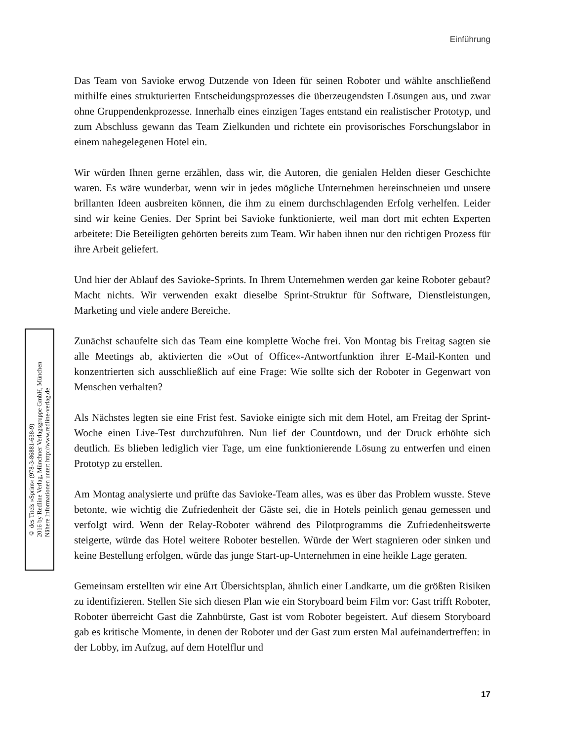Einführung
© des Titels »Sprint« (978-3-86881-638-9)
2016 by Redline Verlag, Münchner Verlagsgruppe GmbH, München
Nähere Informationen unter: http://www.redline-verlag.de
Das Team von Savioke erwog Dutzende von Ideen für seinen Roboter und wählte anschließend mithilfe eines strukturierten Entscheidungsprozesses die überzeugendsten Lösungen aus, und zwar ohne Gruppendenkprozesse. Innerhalb eines einzigen Tages entstand ein realistischer Prototyp, und zum Abschluss gewann das Team Zielkunden und richtete ein provisorisches Forschungslabor in einem nahegelegenen Hotel ein.
Wir würden Ihnen gerne erzählen, dass wir, die Autoren, die genialen Helden dieser Geschichte waren. Es wäre wunderbar, wenn wir in jedes mögliche Unternehmen hereinschneien und unsere brillanten Ideen ausbreiten können, die ihm zu einem durchschlagenden Erfolg verhelfen. Leider sind wir keine Genies. Der Sprint bei Savioke funktionierte, weil man dort mit echten Experten arbeitete: Die Beteiligten gehörten bereits zum Team. Wir haben ihnen nur den richtigen Prozess für ihre Arbeit geliefert.
Und hier der Ablauf des Savioke-Sprints. In Ihrem Unternehmen werden gar keine Roboter gebaut? Macht nichts. Wir verwenden exakt dieselbe Sprint-Struktur für Software, Dienstleistungen, Marketing und viele andere Bereiche.
Zunächst schaufelte sich das Team eine komplette Woche frei. Von Montag bis Freitag sagten sie alle Meetings ab, aktivierten die »Out of Office«-Antwortfunktion ihrer E-Mail-Konten und konzentrierten sich ausschließlich auf eine Frage: Wie sollte sich der Roboter in Gegenwart von Menschen verhalten?
Als Nächstes legten sie eine Frist fest. Savioke einigte sich mit dem Hotel, am Freitag der Sprint-Woche einen Live-Test durchzuführen. Nun lief der Countdown, und der Druck erhöhte sich deutlich. Es blieben lediglich vier Tage, um eine funktionierende Lösung zu entwerfen und einen Prototyp zu erstellen.
Am Montag analysierte und prüfte das Savioke-Team alles, was es über das Problem wusste. Steve betonte, wie wichtig die Zufriedenheit der Gäste sei, die in Hotels peinlich genau gemessen und verfolgt wird. Wenn der Relay-Roboter während des Pilotprogramms die Zufriedenheitswerte steigerte, würde das Hotel weitere Roboter bestellen. Würde der Wert stagnieren oder sinken und keine Bestellung erfolgen, würde das junge Start-up-Unternehmen in eine heikle Lage geraten.
Gemeinsam erstellten wir eine Art Übersichtsplan, ähnlich einer Landkarte, um die größten Risiken zu identifizieren. Stellen Sie sich diesen Plan wie ein Storyboard beim Film vor: Gast trifft Roboter, Roboter überreicht Gast die Zahnbürste, Gast ist vom Roboter begeistert. Auf diesem Storyboard gab es kritische Momente, in denen der Roboter und der Gast zum ersten Mal aufeinandertreffen: in der Lobby, im Aufzug, auf dem Hotelflur und
17